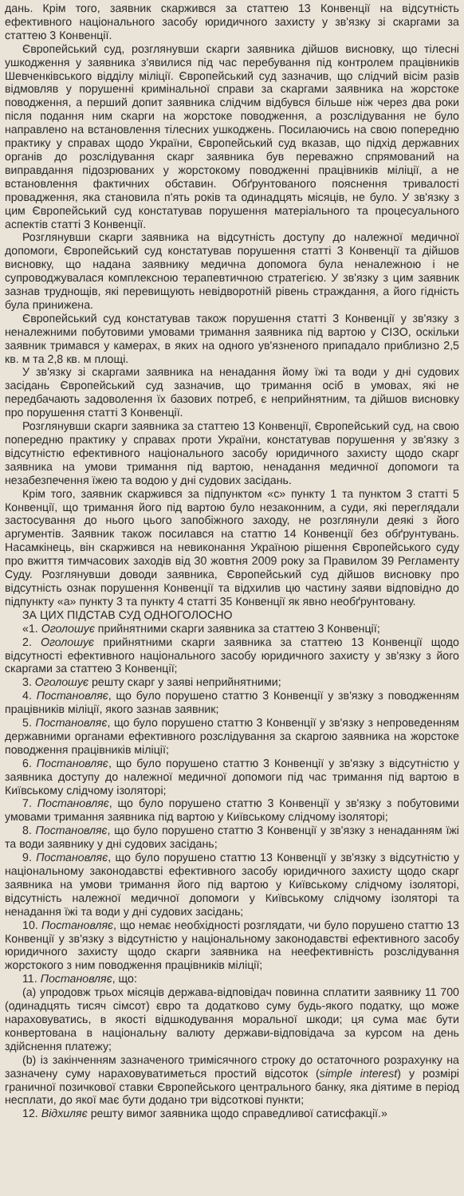дань. Крім того, заявник скаржився за статтею 13 Конвенції на відсутність ефективного національного засобу юридичного захисту у зв'язку зі скаргами за статтею 3 Конвенції.
Європейський суд, розглянувши скарги заявника дійшов висновку, що тілесні ушкодження у заявника з'явилися під час перебування під контролем працівників Шевченківського відділу міліції. Європейський суд зазначив, що слідчий вісім разів відмовляв у порушенні кримінальної справи за скаргами заявника на жорстоке поводження, а перший допит заявника слідчим відбувся більше ніж через два роки після подання ним скарги на жорстоке поводження, а розслідування не було направлено на встановлення тілесних ушкоджень. Посилаючись на свою попередню практику у справах щодо України, Європейський суд вказав, що підхід державних органів до розслідування скарг заявника був переважно спрямований на виправдання підозрюваних у жорстокому поводженні працівників міліції, а не встановлення фактичних обставин. Обґрунтованого пояснення тривалості провадження, яка становила п'ять років та одинадцять місяців, не було. У зв'язку з цим Європейський суд констатував порушення матеріального та процесуального аспектів статті 3 Конвенції.
Розглянувши скарги заявника на відсутність доступу до належної медичної допомоги, Європейський суд констатував порушення статті 3 Конвенції та дійшов висновку, що надана заявнику медична допомога була неналежною і не супроводжувалася комплексною терапевтичною стратегією. У зв'язку з цим заявник зазнав труднощів, які перевищують невідворотній рівень страждання, а його гідність була принижена.
Європейський суд констатував також порушення статті 3 Конвенції у зв'язку з неналежними побутовими умовами тримання заявника під вартою у СІЗО, оскільки заявник тримався у камерах, в яких на одного ув'язненого припадало приблизно 2,5 кв. м та 2,8 кв. м площі.
У зв'язку зі скаргами заявника на ненадання йому їжі та води у дні судових засідань Європейський суд зазначив, що тримання осіб в умовах, які не передбачають задоволення їх базових потреб, є неприйнятним, та дійшов висновку про порушення статті 3 Конвенції.
Розглянувши скарги заявника за статтею 13 Конвенції, Європейський суд, на свою попередню практику у справах проти України, констатував порушення у зв'язку з відсутністю ефективного національного засобу юридичного захисту щодо скарг заявника на умови тримання під вартою, ненадання медичної допомоги та незабезпечення їжею та водою у дні судових засідань.
Крім того, заявник скаржився за підпунктом «с» пункту 1 та пунктом 3 статті 5 Конвенції, що тримання його під вартою було незаконним, а суди, які переглядали застосування до нього цього запобіжного заходу, не розглянули деякі з його аргументів. Заявник також посилався на статтю 14 Конвенції без обґрунтувань. Насамкінець, він скаржився на невиконання Україною рішення Європейського суду про вжиття тимчасових заходів від 30 жовтня 2009 року за Правилом 39 Регламенту Суду. Розглянувши доводи заявника, Європейський суд дійшов висновку про відсутність ознак порушення Конвенції та відхилив цю частину заяви відповідно до підпункту «а» пункту 3 та пункту 4 статті 35 Конвенції як явно необґрунтовану.
ЗА ЦИХ ПІДСТАВ СУД ОДНОГОЛОСНО
«1. Оголошує прийнятними скарги заявника за статтею 3 Конвенції;
2. Оголошує прийнятними скарги заявника за статтею 13 Конвенції щодо відсутності ефективного національного засобу юридичного захисту у зв'язку з його скаргами за статтею 3 Конвенції;
3. Оголошує решту скарг у заяві неприйнятними;
4. Постановляє, що було порушено статтю 3 Конвенції у зв'язку з поводженням працівників міліції, якого зазнав заявник;
5. Постановляє, що було порушено статтю 3 Конвенції у зв'язку з непроведенням державними органами ефективного розслідування за скаргою заявника на жорстоке поводження працівників міліції;
6. Постановляє, що було порушено статтю 3 Конвенції у зв'язку з відсутністю у заявника доступу до належної медичної допомоги під час тримання під вартою в Київському слідчому ізоляторі;
7. Постановляє, що було порушено статтю 3 Конвенції у зв'язку з побутовими умовами тримання заявника під вартою у Київському слідчому ізоляторі;
8. Постановляє, що було порушено статтю 3 Конвенції у зв'язку з ненаданням їжі та води заявнику у дні судових засідань;
9. Постановляє, що було порушено статтю 13 Конвенції у зв'язку з відсутністю у національному законодавстві ефективного засобу юридичного захисту щодо скарг заявника на умови тримання його під вартою у Київському слідчому ізоляторі, відсутність належної медичної допомоги у Київському слідчому ізоляторі та ненадання їжі та води у дні судових засідань;
10. Постановляє, що немає необхідності розглядати, чи було порушено статтю 13 Конвенції у зв'язку з відсутністю у національному законодавстві ефективного засобу юридичного захисту щодо скарги заявника на неефективність розслідування жорстокого з ним поводження працівників міліції;
11. Постановляє, що:
(a) упродовж трьох місяців держава-відповідач повинна сплатити заявнику 11 700 (одинадцять тисяч сімсот) євро та додатково суму будь-якого податку, що може нараховуватись, в якості відшкодування моральної шкоди; ця сума має бути конвертована в національну валюту держави-відповідача за курсом на день здійснення платежу;
(b) із закінченням зазначеного тримісячного строку до остаточного розрахунку на зазначену суму нараховуватиметься простий відсоток (simple interest) у розмірі граничної позичкової ставки Європейського центрального банку, яка діятиме в період несплати, до якої має бути додано три відсоткові пункти;
12. Відхиляє решту вимог заявника щодо справедливої сатисфакції.»